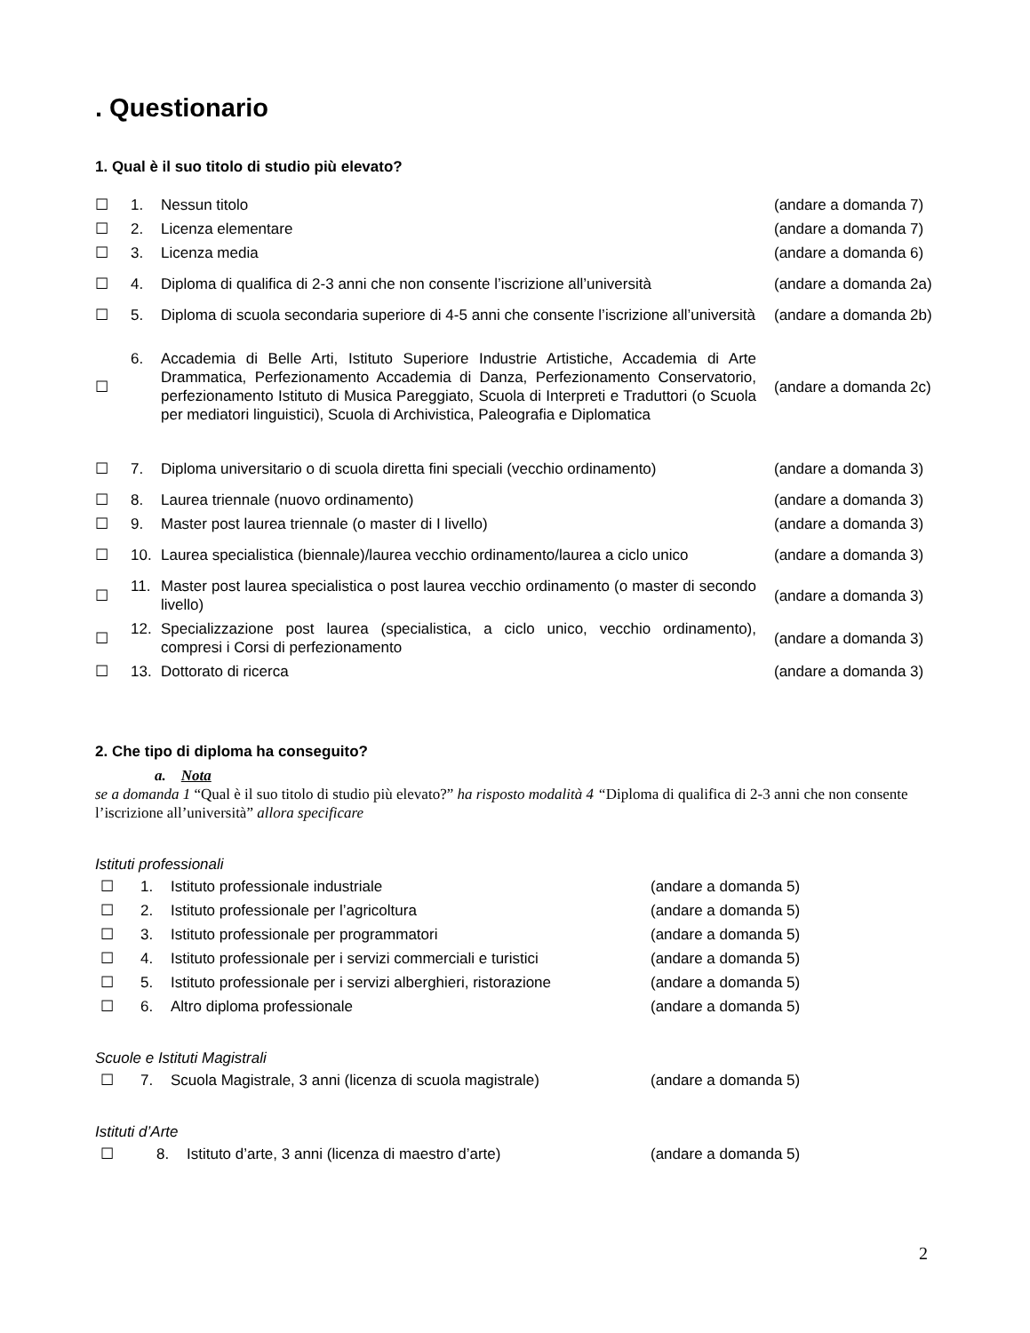. Questionario
1. Qual è il suo titolo di studio più elevato?
☐ 1. Nessun titolo (andare a domanda 7)
☐ 2. Licenza elementare (andare a domanda 7)
☐ 3. Licenza media (andare a domanda 6)
☐ 4. Diploma di qualifica di 2-3 anni che non consente l’iscrizione all’università (andare a domanda 2a)
☐ 5. Diploma di scuola secondaria superiore di 4-5 anni che consente l’iscrizione all’università (andare a domanda 2b)
☐ 6. Accademia di Belle Arti, Istituto Superiore Industrie Artistiche, Accademia di Arte Drammatica, Perfezionamento Accademia di Danza, Perfezionamento Conservatorio, perfezionamento Istituto di Musica Pareggiato, Scuola di Interpreti e Traduttori (o Scuola per mediatori linguistici), Scuola di Archivistica, Paleografia e Diplomatica (andare a domanda 2c)
☐ 7. Diploma universitario o di scuola diretta fini speciali (vecchio ordinamento) (andare a domanda 3)
☐ 8. Laurea triennale (nuovo ordinamento) (andare a domanda 3)
☐ 9. Master post laurea triennale (o master di I livello) (andare a domanda 3)
☐ 10. Laurea specialistica (biennale)/laurea vecchio ordinamento/laurea a ciclo unico (andare a domanda 3)
☐ 11. Master post laurea specialistica o post laurea vecchio ordinamento (o master di secondo livello) (andare a domanda 3)
☐ 12. Specializzazione post laurea (specialistica, a ciclo unico, vecchio ordinamento), compresi i Corsi di perfezionamento (andare a domanda 3)
☐ 13. Dottorato di ricerca (andare a domanda 3)
2. Che tipo di diploma ha conseguito?
a. Nota
se a domanda 1 “Qual è il suo titolo di studio più elevato?” ha risposto modalità 4 “Diploma di qualifica di 2-3 anni che non consente l’iscrizione all’università” allora specificare
Istituti professionali
☐ 1. Istituto professionale industriale (andare a domanda 5)
☐ 2. Istituto professionale per l’agricoltura (andare a domanda 5)
☐ 3. Istituto professionale per programmatori (andare a domanda 5)
☐ 4. Istituto professionale per i servizi commerciali e turistici (andare a domanda 5)
☐ 5. Istituto professionale per i servizi alberghieri, ristorazione (andare a domanda 5)
☐ 6. Altro diploma professionale (andare a domanda 5)
Scuole e Istituti Magistrali
☐ 7. Scuola Magistrale, 3 anni (licenza di scuola magistrale) (andare a domanda 5)
Istituti d’Arte
☐ 8. Istituto d’arte, 3 anni (licenza di maestro d’arte) (andare a domanda 5)
2